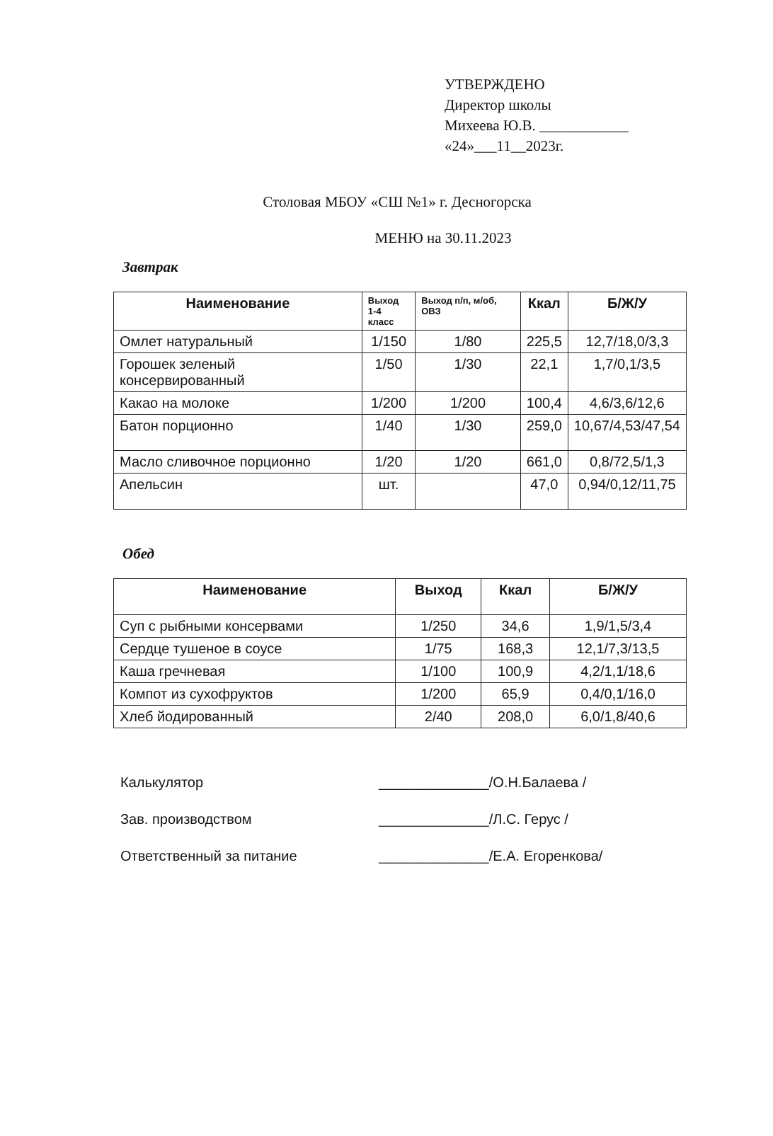УТВЕРЖДЕНО
Директор школы
Михеева Ю.В. ____________
«24»___11__2023г.
Столовая МБОУ «СШ №1» г. Десногорска
МЕНЮ на 30.11.2023
Завтрак
| Наименование | Выход 1-4 класс | Выход п/п, м/об, ОВЗ | Ккал | Б/Ж/У |
| --- | --- | --- | --- | --- |
| Омлет натуральный | 1/150 | 1/80 | 225,5 | 12,7/18,0/3,3 |
| Горошек зеленый консервированный | 1/50 | 1/30 | 22,1 | 1,7/0,1/3,5 |
| Какао на молоке | 1/200 | 1/200 | 100,4 | 4,6/3,6/12,6 |
| Батон порционно | 1/40 | 1/30 | 259,0 | 10,67/4,53/47,54 |
| Масло сливочное порционно | 1/20 | 1/20 | 661,0 | 0,8/72,5/1,3 |
| Апельсин | шт. | | 47,0 | 0,94/0,12/11,75 |
Обед
| Наименование | Выход | Ккал | Б/Ж/У |
| --- | --- | --- | --- |
| Суп с рыбными консервами | 1/250 | 34,6 | 1,9/1,5/3,4 |
| Сердце тушеное в соусе | 1/75 | 168,3 | 12,1/7,3/13,5 |
| Каша гречневая | 1/100 | 100,9 | 4,2/1,1/18,6 |
| Компот из сухофруктов | 1/200 | 65,9 | 0,4/0,1/16,0 |
| Хлеб йодированный | 2/40 | 208,0 | 6,0/1,8/40,6 |
Калькулятор ______________/О.Н.Балаева /
Зав. производством ______________/Л.С. Герус /
Ответственный за питание ______________/Е.А. Егоренкова/